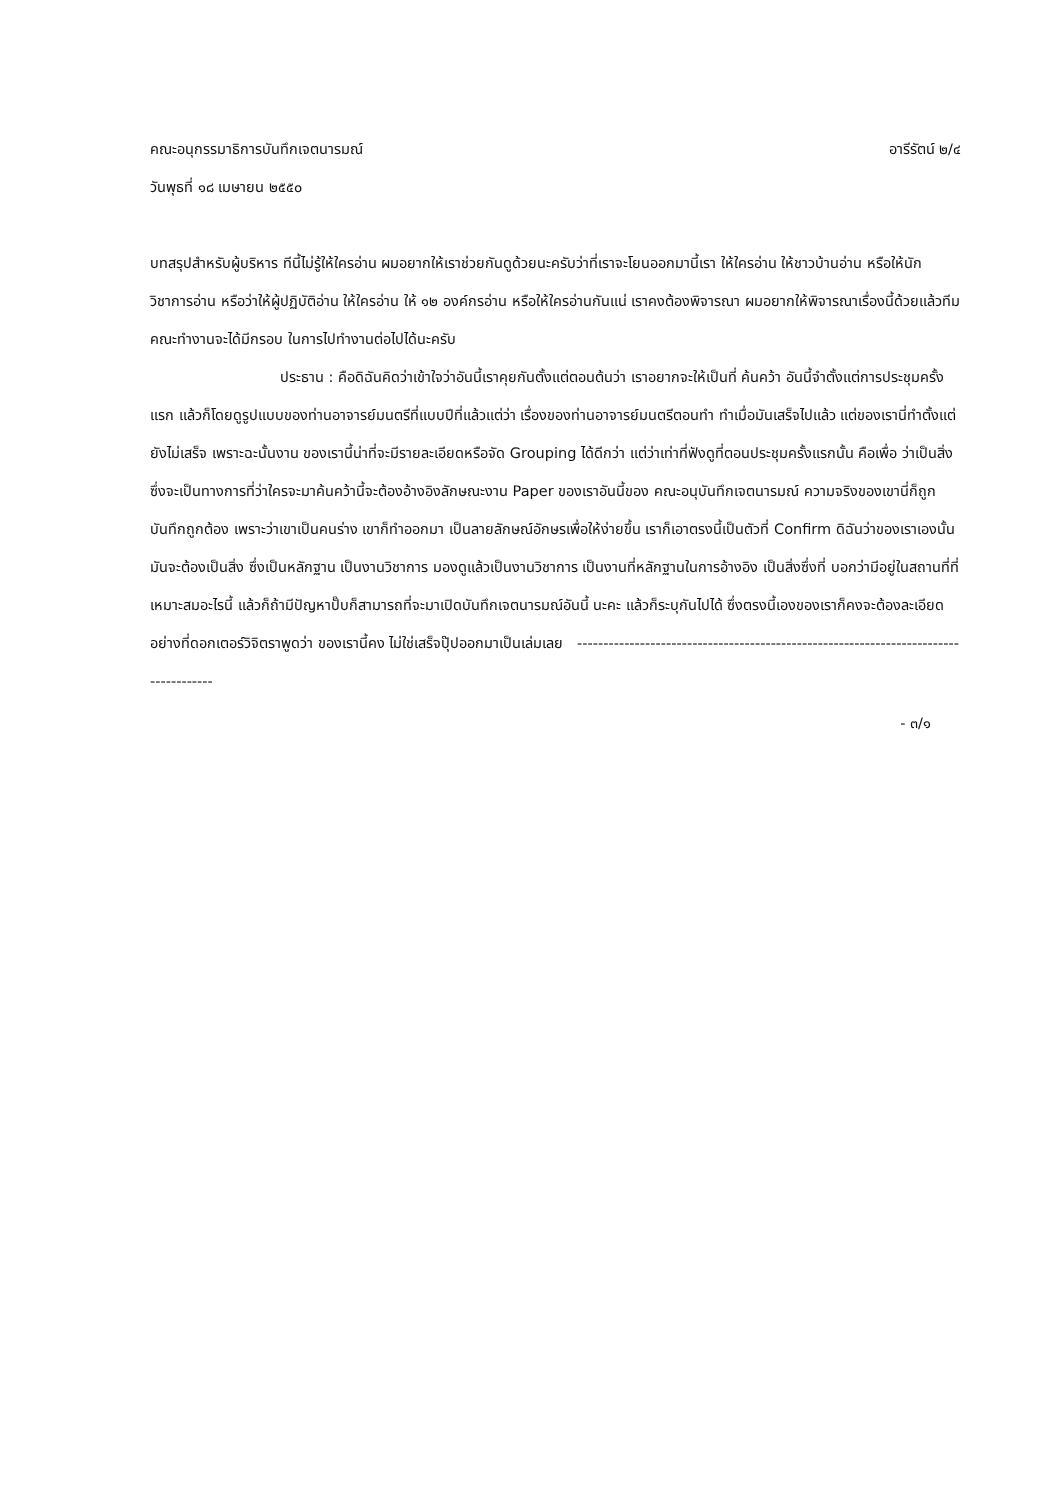คณะอนุกรรมาธิการบันทึกเจตนารมณ์ อารีรัตน์ ๒/๔
วันพุธที่ ๑๘ เมษายน ๒๕๕๐
บทสรุปสำหรับผู้บริหาร ทีนี้ไม่รู้ให้ใครอ่าน ผมอยากให้เราช่วยกันดูด้วยนะครับว่าที่เราจะโยนออกมานี้เรา ให้ใครอ่าน ให้ชาวบ้านอ่าน หรือให้นักวิชาการอ่าน หรือว่าให้ผู้ปฏิบัติอ่าน ให้ใครอ่าน ให้ ๑๒ องค์กรอ่าน หรือให้ใครอ่านกันแน่ เราคงต้องพิจารณา ผมอยากให้พิจารณาเรื่องนี้ด้วยแล้วทีมคณะทำงานจะได้มีกรอบ ในการไปทำงานต่อไปได้นะครับ
ประธาน : คือดิฉันคิดว่าเข้าใจว่าอันนี้เราคุยกันตั้งแต่ตอนต้นว่า เราอยากจะให้เป็นที่ ค้นคว้า อันนี้จำตั้งแต่การประชุมครั้งแรก แล้วก็โดยดูรูปแบบของท่านอาจารย์มนตรีที่แบบปีที่แล้วแต่ว่า เรื่องของท่านอาจารย์มนตรีตอนทำ ทำเมื่อมันเสร็จไปแล้ว แต่ของเรานี่ทำตั้งแต่ยังไม่เสร็จ เพราะฉะนั้นงาน ของเรานี้น่าที่จะมีรายละเอียดหรือจัด Grouping ได้ดีกว่า แต่ว่าเท่าที่ฟังดูที่ตอนประชุมครั้งแรกนั้น คือเพื่อ ว่าเป็นสิ่งซึ่งจะเป็นทางการที่ว่าใครจะมาค้นคว้านี้จะต้องอ้างอิงลักษณะงาน Paper ของเราอันนี้ของ คณะอนุบันทึกเจตนารมณ์ ความจริงของเขานี่ก็ถูกบันทึกถูกต้อง เพราะว่าเขาเป็นคนร่าง เขาก็ทำออกมา เป็นลายลักษณ์อักษรเพื่อให้ง่ายขึ้น เราก็เอาตรงนี้เป็นตัวที่ Confirm ดิฉันว่าของเราเองนั้นมันจะต้องเป็นสิ่ง ซึ่งเป็นหลักฐาน เป็นงานวิชาการ มองดูแล้วเป็นงานวิชาการ เป็นงานที่หลักฐานในการอ้างอิง เป็นสิ่งซึ่งที่ บอกว่ามีอยู่ในสถานที่ที่เหมาะสมอะไรนี้ แล้วก็ถ้ามีปัญหาปั๊บก็สามารถที่จะมาเปิดบันทึกเจตนารมณ์อันนี้ นะคะ แล้วก็ระบุกันไปได้ ซึ่งตรงนี้เองของเราก็คงจะต้องละเอียดอย่างที่ดอกเตอร์วิจิตราพูดว่า ของเรานี้คง ไม่ใช่เสร็จปุ๊ปออกมาเป็นเล่มเลย -------------------------------------------------------------------------------------
- ๓/๑